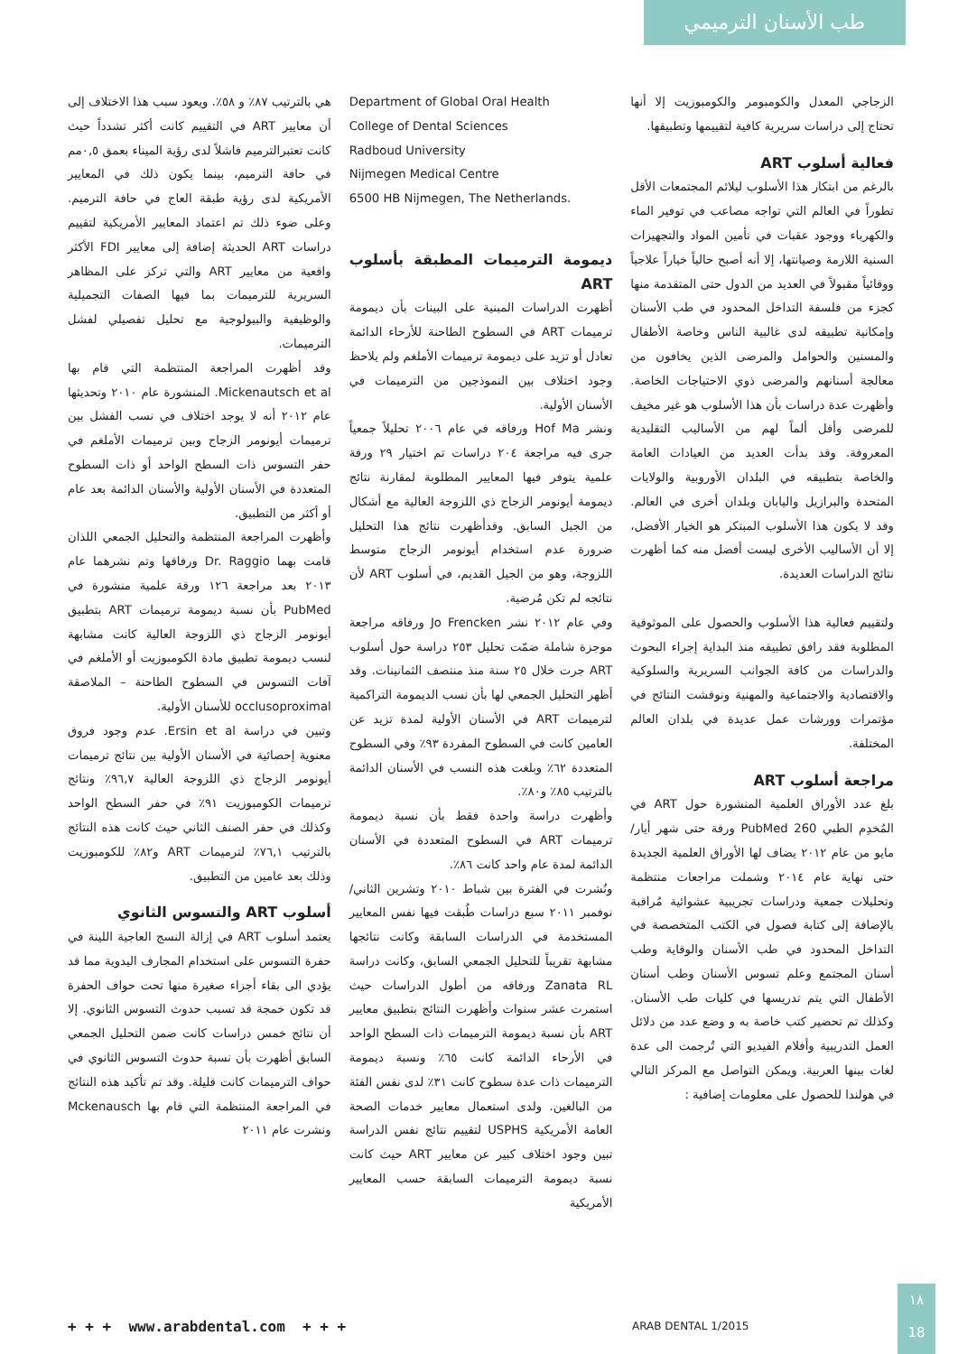طب الأسنان الترميمي
الزجاجي المعدل والكومبومر والكومبوزيت إلا أنها تحتاج إلى دراسات سريرية كافية لتقييمها وتطبيقها.
فعالية أسلوب ART
بالرغم من ابتكار هذا الأسلوب ليلائم المجتمعات الأقل تطوراً في العالم التي تواجه مصاعب في توفير الماء والكهرباء ووجود عقبات في تأمين المواد والتجهيزات السنية اللازمة وصيانتها، إلا أنه أصبح حالياً خياراً علاجياً ووقائياً مقبولاً في العديد من الدول حتى المتقدمة منها كجزء من فلسفة التداخل المحدود في طب الأسنان وإمكانية تطبيقه لدى غالبية الناس وخاصة الأطفال والمسنين والحوامل والمرضى الذين يخافون من معالجة أسنانهم والمرضى ذوي الاحتياجات الخاصة. وأظهرت عدة دراسات بأن هذا الأسلوب هو غير مخيف للمرضى وأقل ألماً لهم من الأساليب التقليدية المعروفة. وقد بدأت العديد من العيادات العامة والخاصة بتطبيقه في البلدان الأوروبية والولايات المتحدة والبرازيل واليابان وبلدان أخرى في العالم. وقد لا يكون هذا الأسلوب المبتكر هو الخيار الأفضل، إلا أن الأساليب الأخرى ليست أفضل منه كما أظهرت نتائج الدراسات العديدة.
ولتقييم فعالية هذا الأسلوب والحصول على الموثوقية المطلوبة فقد رافق تطبيقه منذ البداية إجراء البحوث والدراسات من كافة الجوانب السريرية والسلوكية والاقتصادية والاجتماعية والمهنية ونوقشت النتائج في مؤتمرات وورشات عمل عديدة في بلدان العالم المختلفة.
مراجعة أسلوب ART
بلغ عدد الأوراق العلمية المنشورة حول ART في المُخدِم الطبي PubMed 260 ورقة حتى شهر أيار/مايو من عام ٢٠١٢ يضاف لها الأوراق العلمية الجديدة حتى نهاية عام ٢٠١٤ وشملت مراجعات منتظمة وتحليلات جمعية ودراسات تجريبية عشوائية مُراقبة بالإضافة إلى كتابة فصول في الكتب المتخصصة في التداخل المحدود في طب الأسنان والوقاية وطب أسنان المجتمع وعلم تسوس الأسنان وطب أسنان الأطفال التي يتم تدريسها في كليات طب الأسنان. وكذلك تم تحضير كتب خاصة به و وضع عدد من دلائل العمل التدريبية وأفلام الفيديو التي تُرجمت الى عدة لغات بينها العربية. ويمكن التواصل مع المركز التالي في هولندا للحصول على معلومات إضافية :
Department of Global Oral Health
College of Dental Sciences
Radboud University
Nijmegen Medical Centre
6500 HB Nijmegen, The Netherlands.
ديمومة الترميمات المطبقة بأسلوب ART
أظهرت الدراسات المبنية على البينات بأن ديمومة ترميمات ART في السطوح الطاحنة للأرحاء الدائمة تعادل أو تزيد على ديمومة ترميمات الأملغم ولم يلاحظ وجود اختلاف بين النموذجين من الترميمات في الأسنان الأولية.
ونشر Hof Ma ورفاقه في عام ٢٠٠٦ تحليلاً جمعياً جرى فيه مراجعة ٢٠٤ دراسات تم اختيار ٢٩ ورقة علمية يتوفر فيها المعايير المطلوبة لمقارنة نتائج ديمومة أيونومر الزجاج ذي اللزوجة العالية مع أشكال من الجيل السابق. وقدأظهرت نتائج هذا التحليل ضرورة عدم استخدام أيونومر الزجاج متوسط اللزوجة، وهو من الجيل القديم، في أسلوب ART لأن نتائجه لم تكن مُرضية.
وفي عام ٢٠١٢ نشر Jo Frencken ورفاقه مراجعة موجزة شاملة ضمّت تحليل ٢٥٣ دراسة حول أسلوب ART جرت خلال ٢٥ سنة منذ منتصف الثمانينات. وقد أظهر التحليل الجمعي لها بأن نسب الديمومة التراكمية لترميمات ART في الأسنان الأولية لمدة تزيد عن العامين كانت في السطوح المفردة ٩٣٪ وفي السطوح المتعددة ٦٢٪ وبلغت هذه النسب في الأسنان الدائمة بالترتيب ٨٥٪ و٨٠٪.
وأظهرت دراسة واحدة فقط بأن نسبة ديمومة ترميمات ART في السطوح المتعددة في الأسنان الدائمة لمدة عام واحد كانت ٨٦٪.
ونُشرت في الفترة بين شباط ٢٠١٠ وتشرين الثاني/نوفمبر ٢٠١١ سبع دراسات طُبقت فيها نفس المعايير المستخدمة في الدراسات السابقة وكانت نتائجها مشابهة تقريباً للتحليل الجمعي السابق، وكانت دراسة Zanata RL ورفاقه من أطول الدراسات حيث استمرت عشر سنوات وأظهرت النتائج بتطبيق معايير ART بأن نسبة ديمومة الترميمات ذات السطح الواحد في الأرحاء الدائمة كانت ٦٥٪ ونسبة ديمومة الترميمات ذات عدة سطوح كانت ٣١٪ لدى نفس الفئة من البالغين. ولدى استعمال معايير خدمات الصحة العامة الأمريكية USPHS لتقييم نتائج نفس الدراسة تبين وجود اختلاف كبير عن معايير ART حيث كانت نسبة ديمومة الترميمات السابقة حسب المعايير الأمريكية
هي بالترتيب ٨٧٪ و ٥٨٪. ويعود سبب هذا الاختلاف إلى أن معايير ART في التقييم كانت أكثر تشدداً حيث كانت تعتبرالترميم فاشلاً لدى رؤية الميناء بعمق ٠,٥مم في حافة الترميم، بينما يكون ذلك في المعايير الأمريكية لدى رؤية طبقة العاج في حافة الترميم. وعلى ضوء ذلك تم اعتماد المعايير الأمريكية لتقييم دراسات ART الحديثة إضافة إلى معايير FDI الأكثر واقعية من معايير ART والتي تركز على المظاهر السريرية للترميمات بما فيها الصفات التجميلية والوظيفية والبيولوجية مع تحليل تفصيلي لفشل الترميمات.
وقد أظهرت المراجعة المنتظمة التي قام بها Mickenautsch et al. المنشورة عام ٢٠١٠ وتحديثها عام ٢٠١٢ أنه لا يوجد اختلاف في نسب الفشل بين ترميمات أيونومر الزجاج وبين ترميمات الأملغم في حفر التسوس ذات السطح الواحد أو ذات السطوح المتعددة في الأسنان الأولية والأسنان الدائمة بعد عام أو أكثر من التطبيق.
وأظهرت المراجعة المنتظمة والتحليل الجمعي اللذان قامت بهما Dr. Raggio ورفاقها وتم نشرهما عام ٢٠١٣ بعد مراجعة ١٢٦ ورقة علمية منشورة في PubMed بأن نسبة ديمومة ترميمات ART بتطبيق أيونومر الزجاج ذي اللزوجة العالية كانت مشابهة لنسب ديمومة تطبيق مادة الكومبوزيت أو الأملغم في آفات التسوس في السطوح الطاحنة – الملاصقة occlusoproximal للأسنان الأولية.
وتبين في دراسة Ersin et al. عدم وجود فروق معنوية إحصائية في الأسنان الأولية بين نتائج ترميمات أيونومر الزجاج ذي اللزوجة العالية ٩٦,٧٪ ونتائج ترميمات الكومبوزيت ٩١٪ في حفر السطح الواحد وكذلك في حفر الصنف الثاني حيث كانت هذه النتائج بالترتيب ٧٦,١٪ لترميمات ART و٨٢٪ للكومبوزيت وذلك بعد عامين من التطبيق.
أسلوب ART والتسوس الثانوي
يعتمد أسلوب ART في إزالة النسج العاجية اللينة في حفرة التسوس على استخدام المجارف اليدوية مما قد يؤدي الى بقاء أجزاء صغيرة منها تحت حواف الحفرة قد تكون خمجة قد تسبب حدوث التسوس الثانوي. إلا أن نتائج خمس دراسات كانت ضمن التحليل الجمعي السابق أظهرت بأن نسبة حدوث التسوس الثانوي في حواف الترميمات كانت قليلة. وقد تم تأكيد هذه النتائج في المراجعة المنتظمة التي قام بها Mckenausch ونشرت عام ٢٠١١
+ + + www.arabdental.com + + +
ARAB DENTAL 1/2015
١٨
18